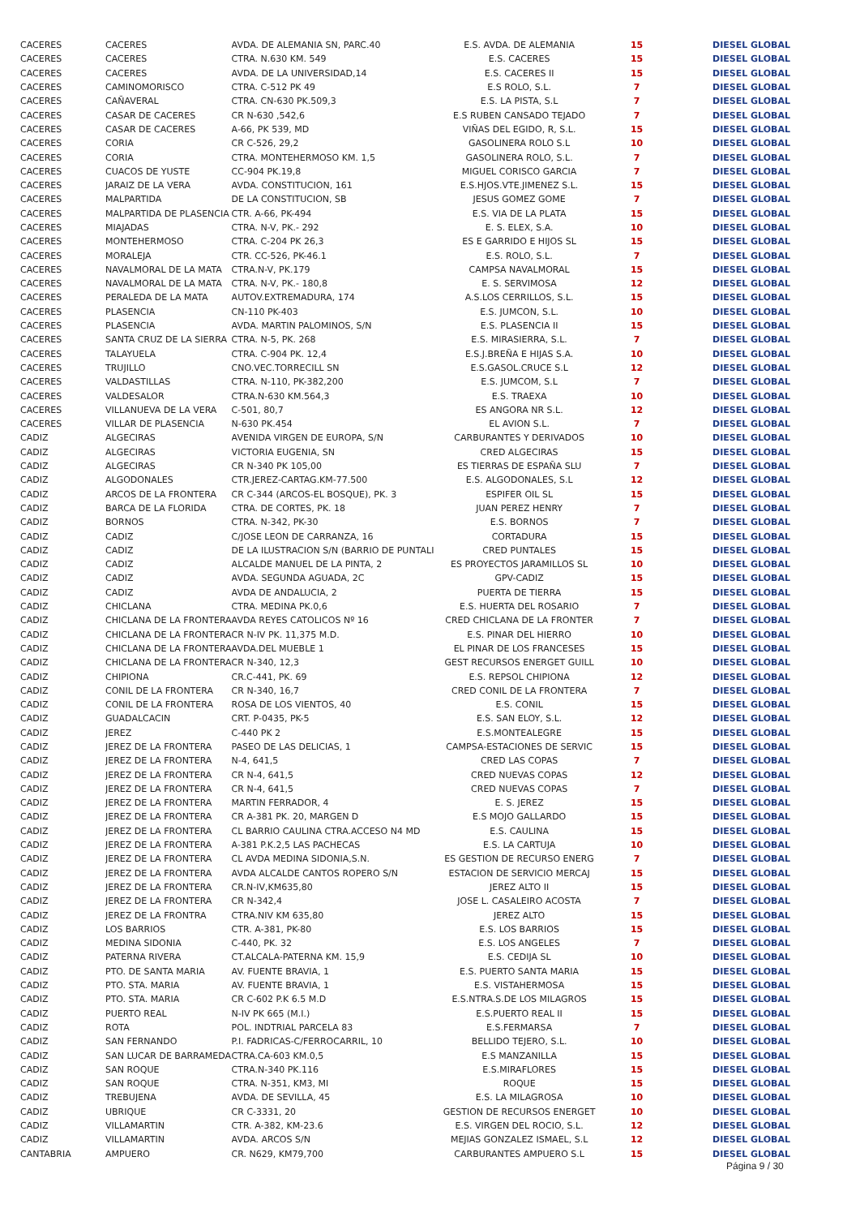| CACERES | CACERES | AVDA. DE ALEMANIA SN, PARC.40 | E.S. AVDA. DE ALEMANIA | 15 | DIESEL GLOBAL |
| CACERES | CACERES | CTRA. N.630 KM. 549 | E.S. CACERES | 15 | DIESEL GLOBAL |
| CACERES | CACERES | AVDA. DE LA UNIVERSIDAD,14 | E.S. CACERES II | 15 | DIESEL GLOBAL |
| CACERES | CAMINOMORISCO | CTRA. C-512 PK 49 | E.S ROLO, S.L. | 7 | DIESEL GLOBAL |
| CACERES | CAÑAVERAL | CTRA. CN-630 PK.509,3 | E.S. LA PISTA, S.L | 7 | DIESEL GLOBAL |
| CACERES | CASAR DE CACERES | CR N-630 ,542,6 | E.S RUBEN CANSADO TEJADO | 7 | DIESEL GLOBAL |
| CACERES | CASAR DE CACERES | A-66, PK 539, MD | VIÑAS DEL EGIDO, R, S.L. | 15 | DIESEL GLOBAL |
| CACERES | CORIA | CR C-526, 29,2 | GASOLINERA ROLO S.L | 10 | DIESEL GLOBAL |
| CACERES | CORIA | CTRA. MONTEHERMOSO KM. 1,5 | GASOLINERA ROLO, S.L. | 7 | DIESEL GLOBAL |
| CACERES | CUACOS DE YUSTE | CC-904 PK.19,8 | MIGUEL CORISCO GARCIA | 7 | DIESEL GLOBAL |
| CACERES | JARAIZ DE LA VERA | AVDA. CONSTITUCION, 161 | E.S.HJOS.VTE.JIMENEZ S.L. | 15 | DIESEL GLOBAL |
| CACERES | MALPARTIDA | DE LA CONSTITUCION, SB | JESUS GOMEZ GOME | 7 | DIESEL GLOBAL |
| CACERES | MALPARTIDA DE PLASENCIA | CTR. A-66, PK-494 | E.S. VIA DE LA PLATA | 15 | DIESEL GLOBAL |
| CACERES | MIAJADAS | CTRA. N-V, PK.- 292 | E. S. ELEX, S.A. | 10 | DIESEL GLOBAL |
| CACERES | MONTEHERMOSO | CTRA. C-204 PK 26,3 | ES E GARRIDO E HIJOS SL | 15 | DIESEL GLOBAL |
| CACERES | MORALEJA | CTR. CC-526, PK-46.1 | E.S. ROLO, S.L. | 7 | DIESEL GLOBAL |
| CACERES | NAVALMORAL DE LA MATA | CTRA.N-V, PK.179 | CAMPSA NAVALMORAL | 15 | DIESEL GLOBAL |
| CACERES | NAVALMORAL DE LA MATA | CTRA. N-V, PK.- 180,8 | E. S. SERVIMOSA | 12 | DIESEL GLOBAL |
| CACERES | PERALEDA DE LA MATA | AUTOV.EXTREMADURA, 174 | A.S.LOS CERRILLOS, S.L. | 15 | DIESEL GLOBAL |
| CACERES | PLASENCIA | CN-110 PK-403 | E.S. JUMCON, S.L. | 10 | DIESEL GLOBAL |
| CACERES | PLASENCIA | AVDA. MARTIN PALOMINOS, S/N | E.S. PLASENCIA II | 15 | DIESEL GLOBAL |
| CACERES | SANTA CRUZ DE LA SIERRA | CTRA. N-5, PK. 268 | E.S. MIRASIERRA, S.L. | 7 | DIESEL GLOBAL |
| CACERES | TALAYUELA | CTRA. C-904 PK. 12,4 | E.S.J.BREÑA E HIJAS S.A. | 10 | DIESEL GLOBAL |
| CACERES | TRUJILLO | CNO.VEC.TORRECILL SN | E.S.GASOL.CRUCE S.L | 12 | DIESEL GLOBAL |
| CACERES | VALDASTILLAS | CTRA. N-110, PK-382,200 | E.S. JUMCOM, S.L | 7 | DIESEL GLOBAL |
| CACERES | VALDESALOR | CTRA.N-630 KM.564,3 | E.S. TRAEXA | 10 | DIESEL GLOBAL |
| CACERES | VILLANUEVA DE LA VERA | C-501, 80,7 | ES ANGORA NR S.L. | 12 | DIESEL GLOBAL |
| CACERES | VILLAR DE PLASENCIA | N-630 PK.454 | EL AVION S.L. | 7 | DIESEL GLOBAL |
| CADIZ | ALGECIRAS | AVENIDA VIRGEN DE EUROPA, S/N | CARBURANTES Y DERIVADOS | 10 | DIESEL GLOBAL |
| CADIZ | ALGECIRAS | VICTORIA EUGENIA, SN | CRED ALGECIRAS | 15 | DIESEL GLOBAL |
| CADIZ | ALGECIRAS | CR N-340 PK 105,00 | ES TIERRAS DE ESPAÑA SLU | 7 | DIESEL GLOBAL |
| CADIZ | ALGODONALES | CTR.JEREZ-CARTAG.KM-77.500 | E.S. ALGODONALES, S.L | 12 | DIESEL GLOBAL |
| CADIZ | ARCOS DE LA FRONTERA | CR C-344 (ARCOS-EL BOSQUE), PK. 3 | ESPIFER OIL SL | 15 | DIESEL GLOBAL |
| CADIZ | BARCA DE LA FLORIDA | CTRA. DE CORTES, PK. 18 | JUAN PEREZ HENRY | 7 | DIESEL GLOBAL |
| CADIZ | BORNOS | CTRA. N-342, PK-30 | E.S. BORNOS | 7 | DIESEL GLOBAL |
| CADIZ | CADIZ | C/JOSE LEON DE CARRANZA, 16 | CORTADURA | 15 | DIESEL GLOBAL |
| CADIZ | CADIZ | DE LA ILUSTRACION S/N (BARRIO DE PUNTALI | CRED PUNTALES | 15 | DIESEL GLOBAL |
| CADIZ | CADIZ | ALCALDE MANUEL DE LA PINTA, 2 | ES PROYECTOS JARAMILLOS SL | 10 | DIESEL GLOBAL |
| CADIZ | CADIZ | AVDA. SEGUNDA AGUADA, 2C | GPV-CADIZ | 15 | DIESEL GLOBAL |
| CADIZ | CADIZ | AVDA DE ANDALUCIA, 2 | PUERTA DE TIERRA | 15 | DIESEL GLOBAL |
| CADIZ | CHICLANA | CTRA. MEDINA PK.0,6 | E.S. HUERTA DEL ROSARIO | 7 | DIESEL GLOBAL |
| CADIZ | CHICLANA DE LA FRONTERA | AVDA REYES CATOLICOS Nº 16 | CRED CHICLANA DE LA FRONTER | 7 | DIESEL GLOBAL |
| CADIZ | CHICLANA DE LA FRONTERA | CR N-IV PK. 11,375 M.D. | E.S. PINAR DEL HIERRO | 10 | DIESEL GLOBAL |
| CADIZ | CHICLANA DE LA FRONTERA | AVDA.DEL MUEBLE 1 | EL PINAR DE LOS FRANCESES | 15 | DIESEL GLOBAL |
| CADIZ | CHICLANA DE LA FRONTERA | CR N-340, 12,3 | GEST RECURSOS ENERGET GUILL | 10 | DIESEL GLOBAL |
| CADIZ | CHIPIONA | CR.C-441, PK. 69 | E.S. REPSOL CHIPIONA | 12 | DIESEL GLOBAL |
| CADIZ | CONIL DE LA FRONTERA | CR N-340, 16,7 | CRED CONIL DE LA FRONTERA | 7 | DIESEL GLOBAL |
| CADIZ | CONIL DE LA FRONTERA | ROSA DE LOS VIENTOS, 40 | E.S. CONIL | 15 | DIESEL GLOBAL |
| CADIZ | GUADALCACIN | CRT. P-0435, PK-5 | E.S. SAN ELOY, S.L. | 12 | DIESEL GLOBAL |
| CADIZ | JEREZ | C-440 PK 2 | E.S.MONTEALEGRE | 15 | DIESEL GLOBAL |
| CADIZ | JEREZ DE LA FRONTERA | PASEO DE LAS DELICIAS, 1 | CAMPSA-ESTACIONES DE SERVIC | 15 | DIESEL GLOBAL |
| CADIZ | JEREZ DE LA FRONTERA | N-4, 641,5 | CRED LAS COPAS | 7 | DIESEL GLOBAL |
| CADIZ | JEREZ DE LA FRONTERA | CR N-4, 641,5 | CRED NUEVAS COPAS | 12 | DIESEL GLOBAL |
| CADIZ | JEREZ DE LA FRONTERA | CR N-4, 641,5 | CRED NUEVAS COPAS | 7 | DIESEL GLOBAL |
| CADIZ | JEREZ DE LA FRONTERA | MARTIN FERRADOR, 4 | E. S. JEREZ | 15 | DIESEL GLOBAL |
| CADIZ | JEREZ DE LA FRONTERA | CR A-381 PK. 20, MARGEN D | E.S MOJO GALLARDO | 15 | DIESEL GLOBAL |
| CADIZ | JEREZ DE LA FRONTERA | CL BARRIO CAULINA CTRA.ACCESO N4 MD | E.S. CAULINA | 15 | DIESEL GLOBAL |
| CADIZ | JEREZ DE LA FRONTERA | A-381 P.K.2,5 LAS PACHECAS | E.S. LA CARTUJA | 10 | DIESEL GLOBAL |
| CADIZ | JEREZ DE LA FRONTERA | CL AVDA MEDINA SIDONIA,S.N. | ES GESTION DE RECURSO ENERG | 7 | DIESEL GLOBAL |
| CADIZ | JEREZ DE LA FRONTERA | AVDA ALCALDE CANTOS ROPERO S/N | ESTACION DE SERVICIO MERCAJ | 15 | DIESEL GLOBAL |
| CADIZ | JEREZ DE LA FRONTERA | CR.N-IV,KM635,80 | JEREZ ALTO II | 15 | DIESEL GLOBAL |
| CADIZ | JEREZ DE LA FRONTERA | CR N-342,4 | JOSE L. CASALEIRO ACOSTA | 7 | DIESEL GLOBAL |
| CADIZ | JEREZ DE LA FRONTRA | CTRA.NIV KM 635,80 | JEREZ ALTO | 15 | DIESEL GLOBAL |
| CADIZ | LOS BARRIOS | CTR. A-381, PK-80 | E.S. LOS BARRIOS | 15 | DIESEL GLOBAL |
| CADIZ | MEDINA SIDONIA | C-440, PK. 32 | E.S. LOS ANGELES | 7 | DIESEL GLOBAL |
| CADIZ | PATERNA RIVERA | CT.ALCALA-PATERNA KM. 15,9 | E.S. CEDIJA SL | 10 | DIESEL GLOBAL |
| CADIZ | PTO. DE SANTA MARIA | AV. FUENTE BRAVIA, 1 | E.S. PUERTO SANTA MARIA | 15 | DIESEL GLOBAL |
| CADIZ | PTO. STA. MARIA | AV. FUENTE BRAVIA, 1 | E.S. VISTAHERMOSA | 15 | DIESEL GLOBAL |
| CADIZ | PTO. STA. MARIA | CR C-602 P.K 6.5 M.D | E.S.NTRA.S.DE LOS MILAGROS | 15 | DIESEL GLOBAL |
| CADIZ | PUERTO REAL | N-IV PK 665 (M.I.) | E.S.PUERTO REAL II | 15 | DIESEL GLOBAL |
| CADIZ | ROTA | POL. INDTRIAL PARCELA 83 | E.S.FERMARSA | 7 | DIESEL GLOBAL |
| CADIZ | SAN FERNANDO | P.I. FADRICAS-C/FERROCARRIL, 10 | BELLIDO TEJERO, S.L. | 10 | DIESEL GLOBAL |
| CADIZ | SAN LUCAR DE BARRAMEDA | CTRA.CA-603 KM.0,5 | E.S MANZANILLA | 15 | DIESEL GLOBAL |
| CADIZ | SAN ROQUE | CTRA.N-340 PK.116 | E.S.MIRAFLORES | 15 | DIESEL GLOBAL |
| CADIZ | SAN ROQUE | CTRA. N-351, KM3, MI | ROQUE | 15 | DIESEL GLOBAL |
| CADIZ | TREBUJENA | AVDA. DE SEVILLA, 45 | E.S. LA MILAGROSA | 10 | DIESEL GLOBAL |
| CADIZ | UBRIQUE | CR C-3331, 20 | GESTION DE RECURSOS ENERGET | 10 | DIESEL GLOBAL |
| CADIZ | VILLAMARTIN | CTR. A-382, KM-23.6 | E.S. VIRGEN DEL ROCIO, S.L. | 12 | DIESEL GLOBAL |
| CADIZ | VILLAMARTIN | AVDA. ARCOS S/N | MEJIAS GONZALEZ ISMAEL, S.L | 12 | DIESEL GLOBAL |
| CANTABRIA | AMPUERO | CR. N629, KM79,700 | CARBURANTES AMPUERO S.L | 15 | DIESEL GLOBAL |
Página 9 / 30